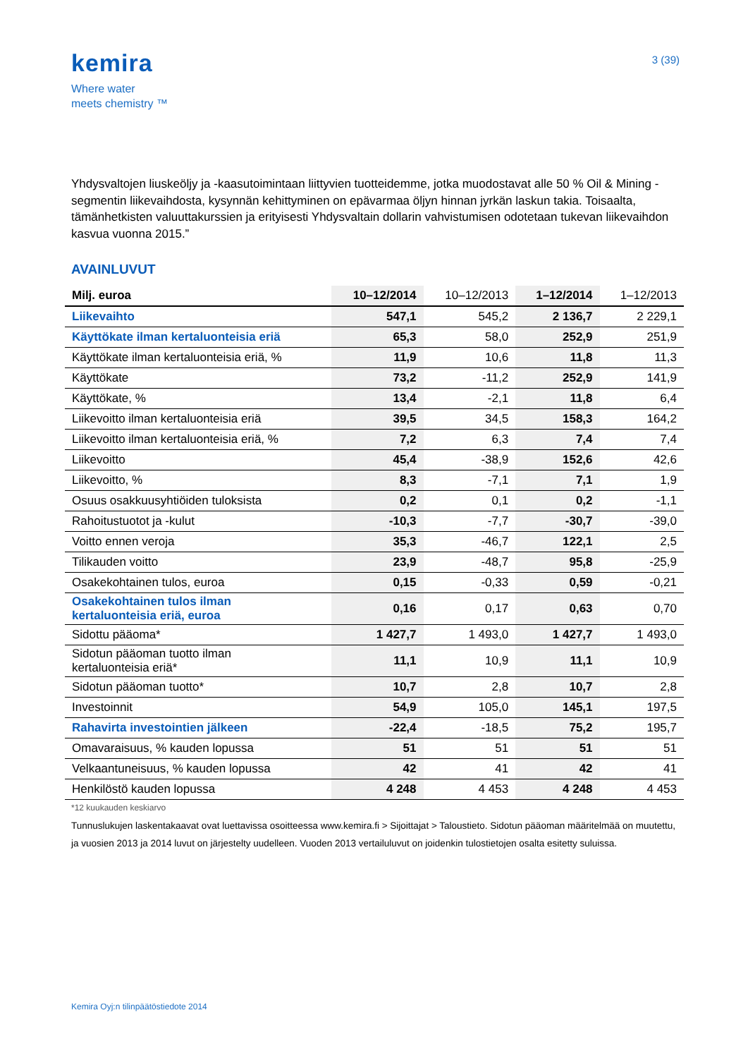kemira
Where water
meets chemistry ™
3 (39)
Yhdysvaltojen liuskeöljy ja -kaasutoimintaan liittyvien tuotteidemme, jotka muodostavat alle 50 % Oil & Mining -segmentin liikevaihdosta, kysynnän kehittyminen on epävarmaa öljyn hinnan jyrkän laskun takia. Toisaalta, tämänhetkisten valuuttakurssien ja erityisesti Yhdysvaltain dollarin vahvistumisen odotetaan tukevan liikevaihdon kasvua vuonna 2015.”
AVAINLUVUT
| Milj. euroa | 10–12/2014 | 10–12/2013 | 1–12/2014 | 1–12/2013 |
| --- | --- | --- | --- | --- |
| Liikevaihto | 547,1 | 545,2 | 2 136,7 | 2 229,1 |
| Käyttökate ilman kertaluonteisia eriä | 65,3 | 58,0 | 252,9 | 251,9 |
| Käyttökate ilman kertaluonteisia eriä, % | 11,9 | 10,6 | 11,8 | 11,3 |
| Käyttökate | 73,2 | -11,2 | 252,9 | 141,9 |
| Käyttökate, % | 13,4 | -2,1 | 11,8 | 6,4 |
| Liikevoitto ilman kertaluonteisia eriä | 39,5 | 34,5 | 158,3 | 164,2 |
| Liikevoitto ilman kertaluonteisia eriä, % | 7,2 | 6,3 | 7,4 | 7,4 |
| Liikevoitto | 45,4 | -38,9 | 152,6 | 42,6 |
| Liikevoitto, % | 8,3 | -7,1 | 7,1 | 1,9 |
| Osuus osakkuusyhtiöiden tuloksista | 0,2 | 0,1 | 0,2 | -1,1 |
| Rahoitustuotot ja -kulut | -10,3 | -7,7 | -30,7 | -39,0 |
| Voitto ennen veroja | 35,3 | -46,7 | 122,1 | 2,5 |
| Tilikauden voitto | 23,9 | -48,7 | 95,8 | -25,9 |
| Osakekohtainen tulos, euroa | 0,15 | -0,33 | 0,59 | -0,21 |
| Osakekohtainen tulos ilman kertaluonteisia eriä, euroa | 0,16 | 0,17 | 0,63 | 0,70 |
| Sidottu pääoma* | 1 427,7 | 1 493,0 | 1 427,7 | 1 493,0 |
| Sidotun pääoman tuotto ilman kertaluonteisia eriä* | 11,1 | 10,9 | 11,1 | 10,9 |
| Sidotun pääoman tuotto* | 10,7 | 2,8 | 10,7 | 2,8 |
| Investoinnit | 54,9 | 105,0 | 145,1 | 197,5 |
| Rahavirta investointien jälkeen | -22,4 | -18,5 | 75,2 | 195,7 |
| Omavaraisuus, % kauden lopussa | 51 | 51 | 51 | 51 |
| Velkaantuneisuus, % kauden lopussa | 42 | 41 | 42 | 41 |
| Henkilöstö kauden lopussa | 4 248 | 4 453 | 4 248 | 4 453 |
*12 kuukauden keskiarvo
Tunnuslukujen laskentakaavat ovat luettavissa osoitteessa www.kemira.fi > Sijoittajat > Taloustieto. Sidotun pääoman määritelmää on muutettu, ja vuosien 2013 ja 2014 luvut on järjestelty uudelleen. Vuoden 2013 vertailuluvut on joidenkin tulostietojen osalta esitetty suluissa.
Kemira Oyj:n tilinpäätöstiedote 2014